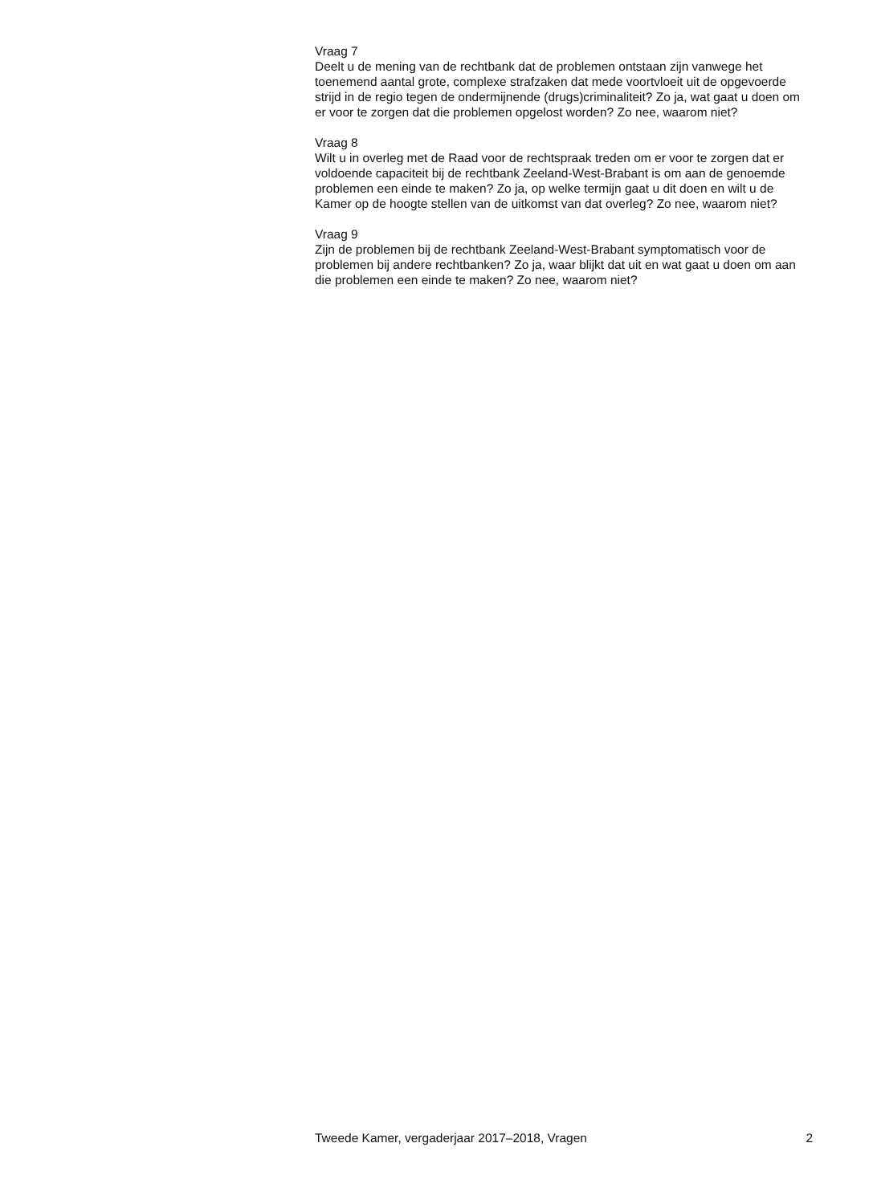Vraag 7
Deelt u de mening van de rechtbank dat de problemen ontstaan zijn vanwege het toenemend aantal grote, complexe strafzaken dat mede voortvloeit uit de opgevoerde strijd in de regio tegen de ondermijnende (drugs)criminaliteit? Zo ja, wat gaat u doen om er voor te zorgen dat die problemen opgelost worden? Zo nee, waarom niet?
Vraag 8
Wilt u in overleg met de Raad voor de rechtspraak treden om er voor te zorgen dat er voldoende capaciteit bij de rechtbank Zeeland-West-Brabant is om aan de genoemde problemen een einde te maken? Zo ja, op welke termijn gaat u dit doen en wilt u de Kamer op de hoogte stellen van de uitkomst van dat overleg? Zo nee, waarom niet?
Vraag 9
Zijn de problemen bij de rechtbank Zeeland-West-Brabant symptomatisch voor de problemen bij andere rechtbanken? Zo ja, waar blijkt dat uit en wat gaat u doen om aan die problemen een einde te maken? Zo nee, waarom niet?
Tweede Kamer, vergaderjaar 2017–2018, Vragen 2